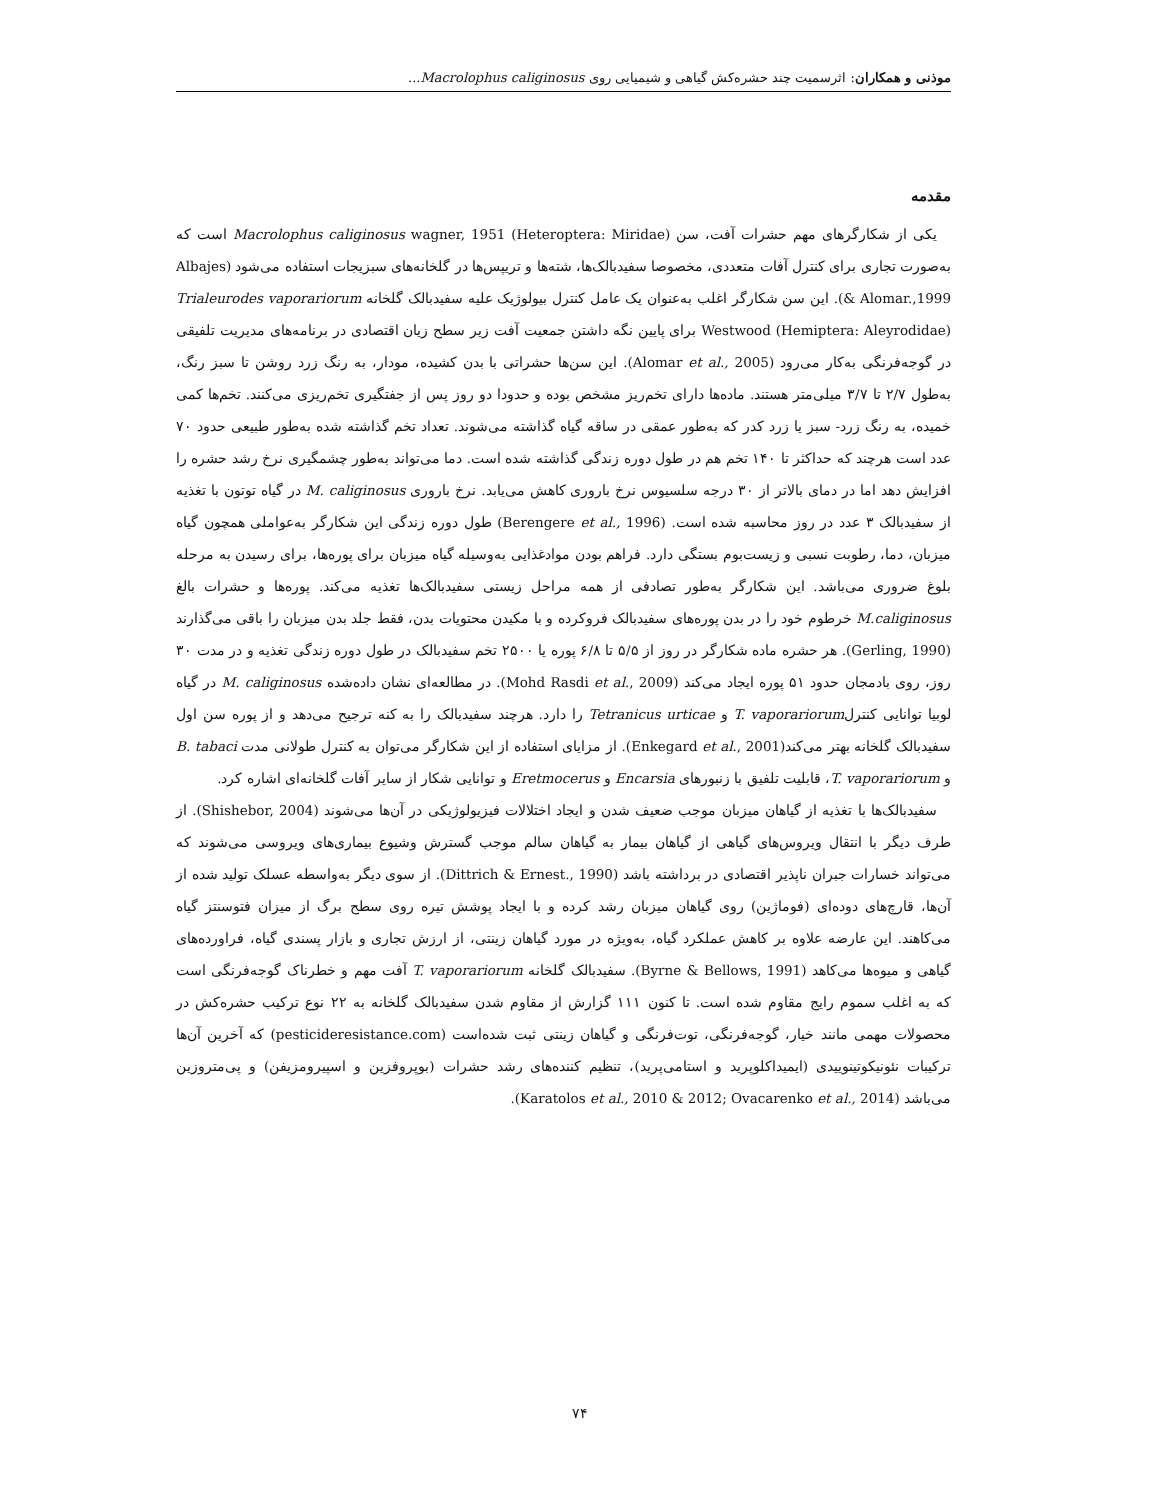موذنی و همکاران: اثرسمیت چند حشره‌کش گیاهی و شیمیایی روی Macrolophus caliginosus...
مقدمه
یکی از شکارگرهای مهم حشرات آفت، سن Macrolophus caliginosus wagner, 1951 (Heteroptera: Miridae) است که به‌صورت تجاری برای کنترل آفات متعددی، مخصوصا سفیدبالک‌ها، شته‌ها و تریپس‌ها در گلخانه‌های سبزیجات استفاده می‌شود (Albajes & Alomar.,1999). این سن شکارگر اغلب به‌عنوان یک عامل کنترل بیولوژیک علیه سفیدبالک گلخانه Trialeurodes vaporariorum Westwood (Hemiptera: Aleyrodidae) برای پایین نگه داشتن جمعیت آفت زیر سطح زیان اقتصادی در برنامه‌های مدیریت تلفیقی در گوجه‌فرنگی به‌کار می‌رود (Alomar et al., 2005). این سن‌ها حشراتی با بدن کشیده، مودار، به رنگ زرد روشن تا سبز رنگ، به‌طول ۲/۷ تا ۳/۷ میلی‌متر هستند. ماده‌ها دارای تخم‌ریز مشخص بوده و حدودا دو روز پس از جفتگیری تخم‌ریزی می‌کنند. تخم‌ها کمی خمیده، به رنگ زرد- سبز یا زرد کدر که به‌طور عمقی در ساقه گیاه گذاشته می‌شوند. تعداد تخم گذاشته شده به‌طور طبیعی حدود ۷۰ عدد است هرچند که حداکثر تا ۱۴۰ تخم هم در طول دوره زندگی گذاشته شده است. دما می‌تواند به‌طور چشمگیری نرخ رشد حشره را افزایش دهد اما در دمای بالاتر از ۳۰ درجه سلسیوس نرخ باروری کاهش می‌یابد. نرخ باروری M. caliginosus در گیاه توتون با تغذیه از سفیدبالک ۳ عدد در روز محاسبه شده است. (Berengere et al., 1996) طول دوره زندگی این شکارگر به‌عواملی همچون گیاه میزبان، دما، رطوبت نسبی و زیست‌بوم بستگی دارد. فراهم بودن موادغذایی به‌وسیله گیاه میزبان برای پوره‌ها، برای رسیدن به مرحله بلوغ ضروری می‌باشد. این شکارگر به‌طور تصادفی از همه مراحل زیستی سفیدبالک‌ها تغذیه می‌کند. پوره‌ها و حشرات بالغ M.caliginosus خرطوم خود را در بدن پوره‌های سفیدبالک فروکرده و با مکیدن محتویات بدن، فقط جلد بدن میزبان را باقی می‌گذارند (Gerling, 1990). هر حشره ماده شکارگر در روز از ۵/۵ تا ۶/۸ پوره یا ۲۵۰۰ تخم سفیدبالک در طول دوره زندگی تغذیه و در مدت ۳۰ روز، روی بادمجان حدود ۵۱ پوره ایجاد می‌کند (Mohd Rasdi et al., 2009). در مطالعه‌ای نشان داده‌شده M. caliginosus در گیاه لوبیا توانایی کنترلT. vaporariorum و Tetranicus urticae را دارد. هرچند سفیدبالک را به کنه ترجیح می‌دهد و از پوره سن اول سفیدبالک گلخانه بهتر می‌کند(Enkegard et al., 2001). از مزایای استفاده از این شکارگر می‌توان به کنترل طولانی مدت B. tabaci و T. vaporariorum، قابلیت تلفیق با زنبورهای Encarsia و Eretmocerus و توانایی شکار از سایر آفات گلخانه‌ای اشاره کرد.
سفیدبالک‌ها با تغذیه از گیاهان میزبان موجب ضعیف شدن و ایجاد اختلالات فیزیولوژیکی در آن‌ها می‌شوند (Shishebor, 2004). از طرف دیگر با انتقال ویروس‌های گیاهی از گیاهان بیمار به گیاهان سالم موجب گسترش وشیوع بیماری‌های ویروسی می‌شوند که می‌تواند خسارات جبران ناپذیر اقتصادی در برداشته باشد (Dittrich & Ernest., 1990). از سوی دیگر به‌واسطه عسلک تولید شده از آن‌ها، قارچ‌های دوده‌ای (فوماژین) روی گیاهان میزبان رشد کرده و با ایجاد پوشش تیره روی سطح برگ از میزان فتوسنتز گیاه می‌کاهند. این عارضه علاوه بر کاهش عملکرد گیاه، به‌ویژه در مورد گیاهان زینتی، از ارزش تجاری و بازار پسندی گیاه، فراورده‌های گیاهی و میوه‌ها می‌کاهد (Byrne & Bellows, 1991). سفیدبالک گلخانه T. vaporariorum آفت مهم و خطرناک گوجه‌فرنگی است که به اغلب سموم رایج مقاوم شده است. تا کنون ۱۱۱ گزارش از مقاوم شدن سفیدبالک گلخانه به ۲۲ نوع ترکیب حشره‌کش در محصولات مهمی مانند خیار، گوجه‌فرنگی، توت‌فرنگی و گیاهان زینتی ثبت شده‌است (pesticideresistance.com) که آخرین آن‌ها ترکیبات نئونیکوتینوییدی (ایمیداکلوپرید و استامی‌پرید)، تنظیم کننده‌های رشد حشرات (بوپروفزین و اسپیرومزیفن) و پی‌متروزین می‌باشد (Karatolos et al., 2010 & 2012; Ovacarenko et al., 2014).
۷۴